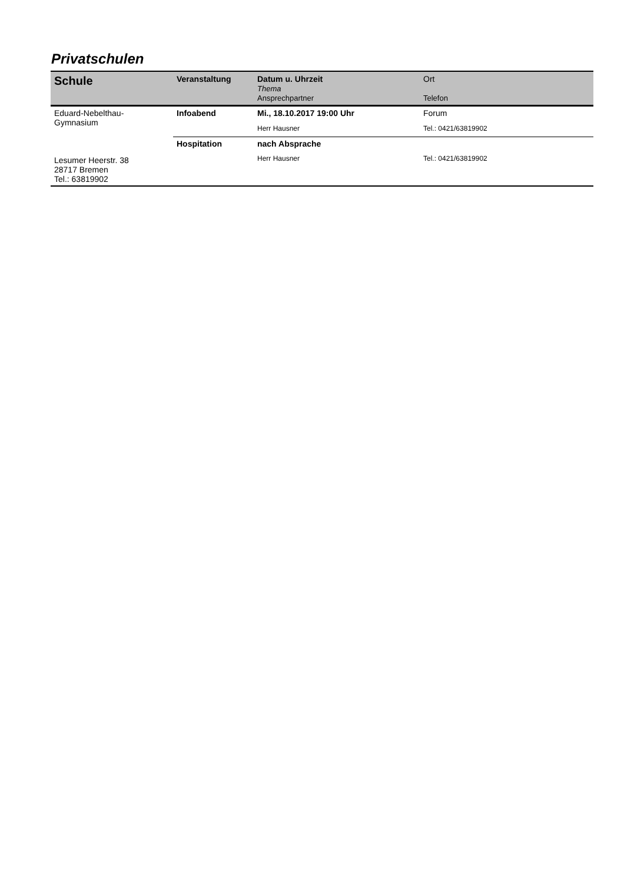Privatschulen
| Schule | Veranstaltung | Datum u. Uhrzeit Thema Ansprechpartner | Ort Telefon |
| --- | --- | --- | --- |
| Eduard-Nebelthau- Gymnasium Lesumer Heerstr. 38 28717 Bremen Tel.: 63819902 | Infoabend | Mi., 18.10.2017 19:00 Uhr | Forum |
| | | Herr Hausner | Tel.: 0421/63819902 |
| | Hospitation | nach Absprache | |
| | | Herr Hausner | Tel.: 0421/63819902 |